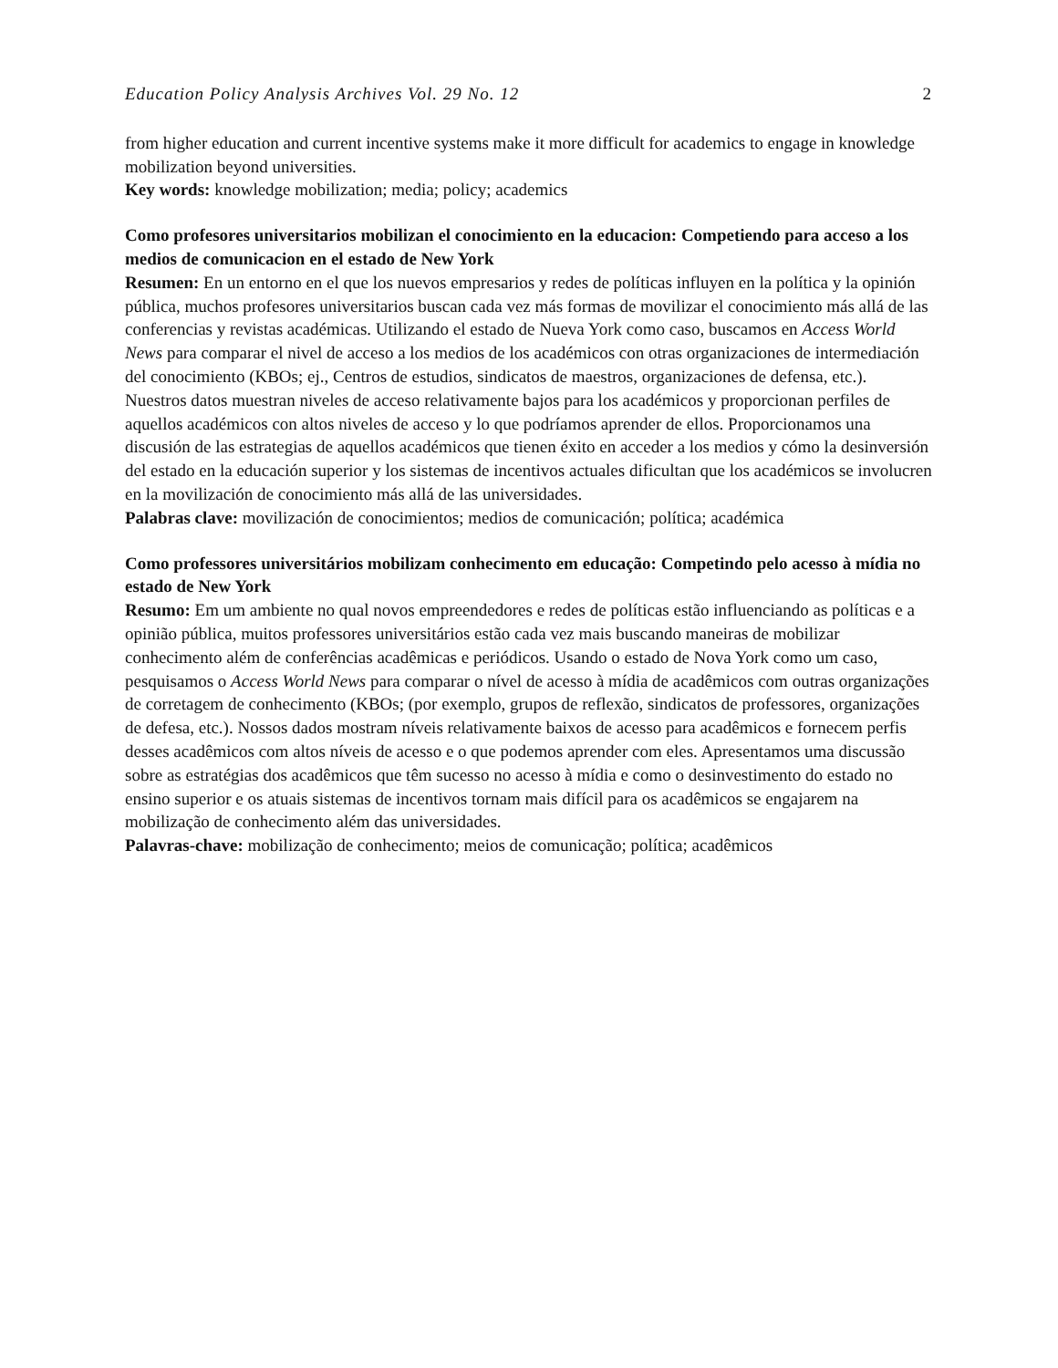Education Policy Analysis Archives Vol. 29 No. 12 2
from higher education and current incentive systems make it more difficult for academics to engage in knowledge mobilization beyond universities.
Key words: knowledge mobilization; media; policy; academics
Como profesores universitarios mobilizan el conocimiento en la educacion: Competiendo para acceso a los medios de comunicacion en el estado de New York
Resumen: En un entorno en el que los nuevos empresarios y redes de políticas influyen en la política y la opinión pública, muchos profesores universitarios buscan cada vez más formas de movilizar el conocimiento más allá de las conferencias y revistas académicas. Utilizando el estado de Nueva York como caso, buscamos en Access World News para comparar el nivel de acceso a los medios de los académicos con otras organizaciones de intermediación del conocimiento (KBOs; ej., Centros de estudios, sindicatos de maestros, organizaciones de defensa, etc.). Nuestros datos muestran niveles de acceso relativamente bajos para los académicos y proporcionan perfiles de aquellos académicos con altos niveles de acceso y lo que podríamos aprender de ellos. Proporcionamos una discusión de las estrategias de aquellos académicos que tienen éxito en acceder a los medios y cómo la desinversión del estado en la educación superior y los sistemas de incentivos actuales dificultan que los académicos se involucren en la movilización de conocimiento más allá de las universidades.
Palabras clave: movilización de conocimientos; medios de comunicación; política; académica
Como professores universitários mobilizam conhecimento em educação: Competindo pelo acesso à mídia no estado de New York
Resumo: Em um ambiente no qual novos empreendedores e redes de políticas estão influenciando as políticas e a opinião pública, muitos professores universitários estão cada vez mais buscando maneiras de mobilizar conhecimento além de conferências acadêmicas e periódicos. Usando o estado de Nova York como um caso, pesquisamos o Access World News para comparar o nível de acesso à mídia de acadêmicos com outras organizações de corretagem de conhecimento (KBOs; (por exemplo, grupos de reflexão, sindicatos de professores, organizações de defesa, etc.). Nossos dados mostram níveis relativamente baixos de acesso para acadêmicos e fornecem perfis desses acadêmicos com altos níveis de acesso e o que podemos aprender com eles. Apresentamos uma discussão sobre as estratégias dos acadêmicos que têm sucesso no acesso à mídia e como o desinvestimento do estado no ensino superior e os atuais sistemas de incentivos tornam mais difícil para os acadêmicos se engajarem na mobilização de conhecimento além das universidades.
Palavras-chave: mobilização de conhecimento; meios de comunicação; política; acadêmicos